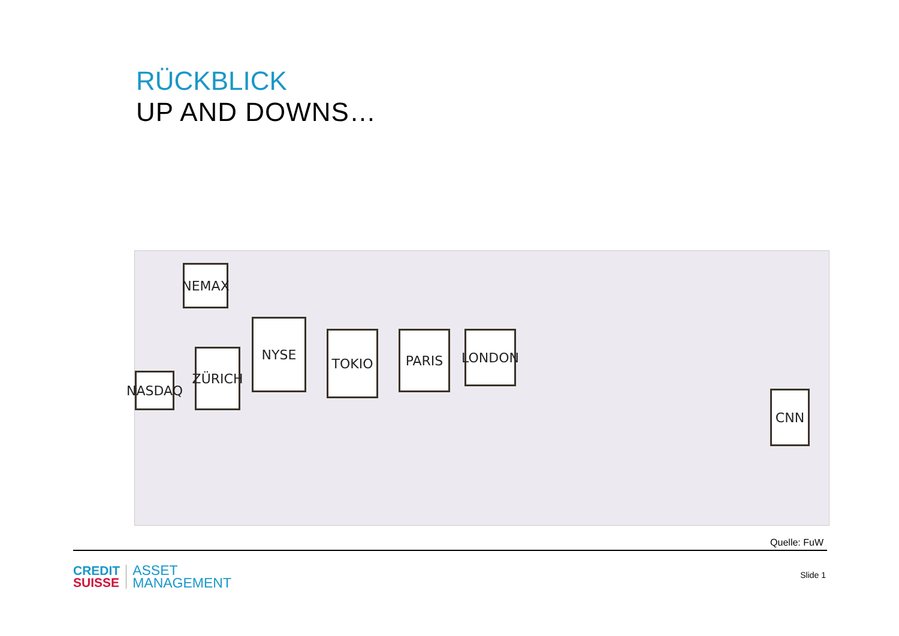RÜCKBLICK
UP AND DOWNS…
NEMAX
ZÜRICH
NASDAQ
NYSE
TOKIO PARIS LONDON
CNN
Quelle: FuW
CREDIT
SUISSE
ASSET
MANAGEMENT
Slide 1